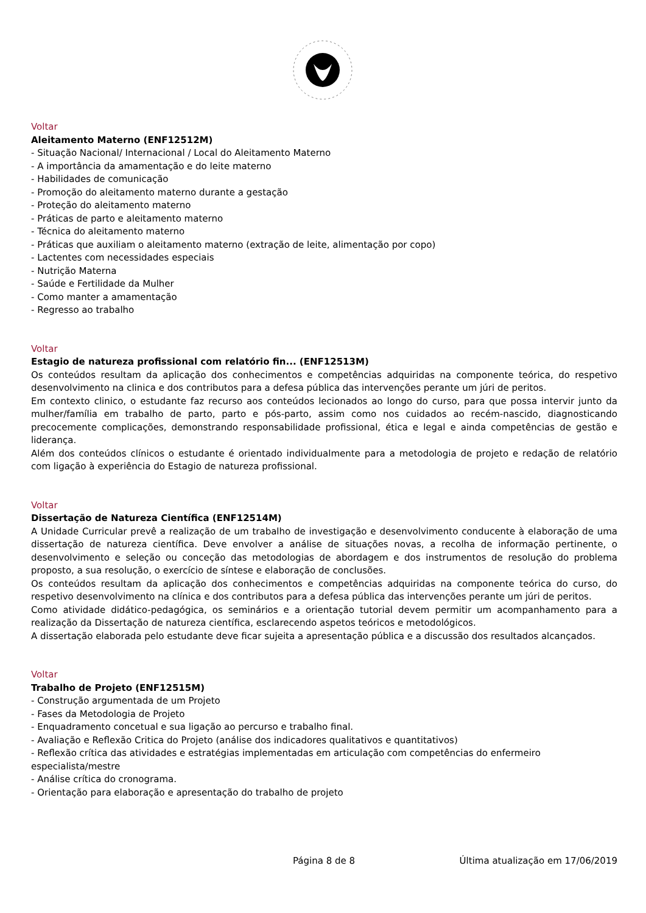Voltar
Aleitamento Materno (ENF12512M)
- Situação Nacional/ Internacional / Local do Aleitamento Materno
- A importância da amamentação e do leite materno
- Habilidades de comunicação
- Promoção do aleitamento materno durante a gestação
- Proteção do aleitamento materno
- Práticas de parto e aleitamento materno
- Técnica do aleitamento materno
- Práticas que auxiliam o aleitamento materno (extração de leite, alimentação por copo)
- Lactentes com necessidades especiais
- Nutrição Materna
- Saúde e Fertilidade da Mulher
- Como manter a amamentação
- Regresso ao trabalho
Voltar
Estagio de natureza profissional com relatório fin... (ENF12513M)
Os conteúdos resultam da aplicação dos conhecimentos e competências adquiridas na componente teórica, do respetivo desenvolvimento na clinica e dos contributos para a defesa pública das intervenções perante um júri de peritos.
Em contexto clinico, o estudante faz recurso aos conteúdos lecionados ao longo do curso, para que possa intervir junto da mulher/família em trabalho de parto, parto e pós-parto, assim como nos cuidados ao recém-nascido, diagnosticando precocemente complicações, demonstrando responsabilidade profissional, ética e legal e ainda competências de gestão e liderança.
Além dos conteúdos clínicos o estudante é orientado individualmente para a metodologia de projeto e redação de relatório com ligação à experiência do Estagio de natureza profissional.
Voltar
Dissertação de Natureza Científica (ENF12514M)
A Unidade Curricular prevê a realização de um trabalho de investigação e desenvolvimento conducente à elaboração de uma dissertação de natureza científica. Deve envolver a análise de situações novas, a recolha de informação pertinente, o desenvolvimento e seleção ou conceção das metodologias de abordagem e dos instrumentos de resolução do problema proposto, a sua resolução, o exercício de síntese e elaboração de conclusões.
Os conteúdos resultam da aplicação dos conhecimentos e competências adquiridas na componente teórica do curso, do respetivo desenvolvimento na clínica e dos contributos para a defesa pública das intervenções perante um júri de peritos.
Como atividade didático-pedagógica, os seminários e a orientação tutorial devem permitir um acompanhamento para a realização da Dissertação de natureza científica, esclarecendo aspetos teóricos e metodológicos.
A dissertação elaborada pelo estudante deve ficar sujeita a apresentação pública e a discussão dos resultados alcançados.
Voltar
Trabalho de Projeto (ENF12515M)
- Construção argumentada de um Projeto
- Fases da Metodologia de Projeto
- Enquadramento concetual e sua ligação ao percurso e trabalho final.
- Avaliação e Reflexão Critica do Projeto (análise dos indicadores qualitativos e quantitativos)
- Reflexão crítica das atividades e estratégias implementadas em articulação com competências do enfermeiro especialista/mestre
- Análise crítica do cronograma.
- Orientação para elaboração e apresentação do trabalho de projeto
Página 8 de 8 Última atualização em 17/06/2019